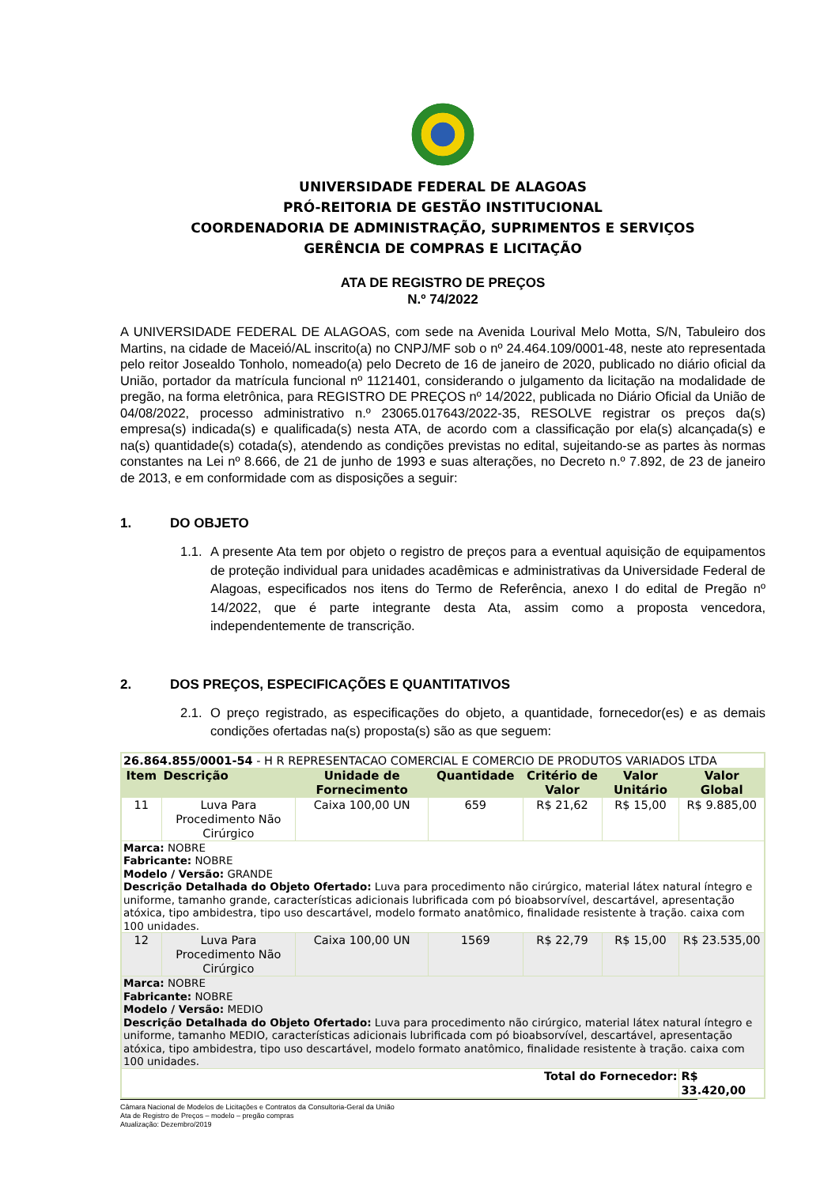UNIVERSIDADE FEDERAL DE ALAGOAS
PRÓ-REITORIA DE GESTÃO INSTITUCIONAL
COORDENADORIA DE ADMINISTRAÇÃO, SUPRIMENTOS E SERVIÇOS
GERÊNCIA DE COMPRAS E LICITAÇÃO
ATA DE REGISTRO DE PREÇOS
N.º 74/2022
A UNIVERSIDADE FEDERAL DE ALAGOAS, com sede na Avenida Lourival Melo Motta, S/N, Tabuleiro dos Martins, na cidade de Maceió/AL inscrito(a) no CNPJ/MF sob o nº 24.464.109/0001-48, neste ato representada pelo reitor Josealdo Tonholo, nomeado(a) pelo Decreto de 16 de janeiro de 2020, publicado no diário oficial da União, portador da matrícula funcional nº 1121401, considerando o julgamento da licitação na modalidade de pregão, na forma eletrônica, para REGISTRO DE PREÇOS nº 14/2022, publicada no Diário Oficial da União de 04/08/2022, processo administrativo n.º 23065.017643/2022-35, RESOLVE registrar os preços da(s) empresa(s) indicada(s) e qualificada(s) nesta ATA, de acordo com a classificação por ela(s) alcançada(s) e na(s) quantidade(s) cotada(s), atendendo as condições previstas no edital, sujeitando-se as partes às normas constantes na Lei nº 8.666, de 21 de junho de 1993 e suas alterações, no Decreto n.º 7.892, de 23 de janeiro de 2013, e em conformidade com as disposições a seguir:
1. DO OBJETO
1.1. A presente Ata tem por objeto o registro de preços para a eventual aquisição de equipamentos de proteção individual para unidades acadêmicas e administrativas da Universidade Federal de Alagoas, especificados nos itens do Termo de Referência, anexo I do edital de Pregão nº 14/2022, que é parte integrante desta Ata, assim como a proposta vencedora, independentemente de transcrição.
2. DOS PREÇOS, ESPECIFICAÇÕES E QUANTITATIVOS
2.1. O preço registrado, as especificações do objeto, a quantidade, fornecedor(es) e as demais condições ofertadas na(s) proposta(s) são as que seguem:
| 26.864.855/0001-54 - H R REPRESENTACAO COMERCIAL E COMERCIO DE PRODUTOS VARIADOS LTDA | | | | | | |
| Item | Descrição | Unidade de Fornecimento | Quantidade | Critério de Valor | Valor Unitário | Valor Global |
| 11 | Luva Para Procedimento Não Cirúrgico | Caixa 100,00 UN | 659 | R$ 21,62 | R$ 15,00 | R$ 9.885,00 |
| Marca: NOBRE Fabricante: NOBRE Modelo / Versão: GRANDE Descrição Detalhada do Objeto Ofertado: Luva para procedimento não cirúrgico, material látex natural íntegro e uniforme, tamanho grande, características adicionais lubrificada com pó bioabsorvível, descartável, apresentação atóxica, tipo ambidestra, tipo uso descartável, modelo formato anatômico, finalidade resistente à tração. caixa com 100 unidades. | | | | | | |
| 12 | Luva Para Procedimento Não Cirúrgico | Caixa 100,00 UN | 1569 | R$ 22,79 | R$ 15,00 | R$ 23.535,00 |
| Marca: NOBRE Fabricante: NOBRE Modelo / Versão: MEDIO Descrição Detalhada do Objeto Ofertado: Luva para procedimento não cirúrgico, material látex natural íntegro e uniforme, tamanho MEDIO, características adicionais lubrificada com pó bioabsorvível, descartável, apresentação atóxica, tipo ambidestra, tipo uso descartável, modelo formato anatômico, finalidade resistente à tração. caixa com 100 unidades. | | | | | | |
| Total do Fornecedor: | | | | | | R$ 33.420,00 |
Câmara Nacional de Modelos de Licitações e Contratos da Consultoria-Geral da União
Ata de Registro de Preços – modelo – pregão compras
Atualização: Dezembro/2019